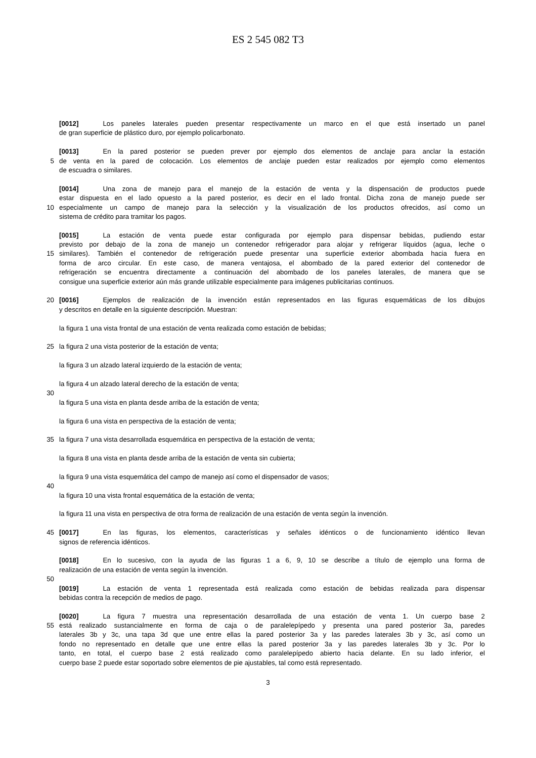ES 2 545 082 T3
[0012] Los paneles laterales pueden presentar respectivamente un marco en el que está insertado un panel
de gran superficie de plástico duro, por ejemplo policarbonato.
[0013] En la pared posterior se pueden prever por ejemplo dos elementos de anclaje para anclar la estación
5 de venta en la pared de colocación. Los elementos de anclaje pueden estar realizados por ejemplo como elementos
de escuadra o similares.
[0014] Una zona de manejo para el manejo de la estación de venta y la dispensación de productos puede
estar dispuesta en el lado opuesto a la pared posterior, es decir en el lado frontal. Dicha zona de manejo puede ser
10 especialmente un campo de manejo para la selección y la visualización de los productos ofrecidos, así como un
sistema de crédito para tramitar los pagos.
[0015] La estación de venta puede estar configurada por ejemplo para dispensar bebidas, pudiendo estar
previsto por debajo de la zona de manejo un contenedor refrigerador para alojar y refrigerar líquidos (agua, leche o
15 similares). También el contenedor de refrigeración puede presentar una superficie exterior abombada hacia fuera en
forma de arco circular. En este caso, de manera ventajosa, el abombado de la pared exterior del contenedor de
refrigeración se encuentra directamente a continuación del abombado de los paneles laterales, de manera que se
consigue una superficie exterior aún más grande utilizable especialmente para imágenes publicitarias continuos.
20 [0016] Ejemplos de realización de la invención están representados en las figuras esquemáticas de los dibujos
y descritos en detalle en la siguiente descripción. Muestran:
la figura 1 una vista frontal de una estación de venta realizada como estación de bebidas;
25 la figura 2 una vista posterior de la estación de venta;
la figura 3 un alzado lateral izquierdo de la estación de venta;
la figura 4 un alzado lateral derecho de la estación de venta;
30
la figura 5 una vista en planta desde arriba de la estación de venta;
la figura 6 una vista en perspectiva de la estación de venta;
35 la figura 7 una vista desarrollada esquemática en perspectiva de la estación de venta;
la figura 8 una vista en planta desde arriba de la estación de venta sin cubierta;
la figura 9 una vista esquemática del campo de manejo así como el dispensador de vasos;
40
la figura 10 una vista frontal esquemática de la estación de venta;
la figura 11 una vista en perspectiva de otra forma de realización de una estación de venta según la invención.
45 [0017] En las figuras, los elementos, características y señales idénticos o de funcionamiento idéntico llevan
signos de referencia idénticos.
[0018] En lo sucesivo, con la ayuda de las figuras 1 a 6, 9, 10 se describe a título de ejemplo una forma de
realización de una estación de venta según la invención.
50
[0019] La estación de venta 1 representada está realizada como estación de bebidas realizada para dispensar
bebidas contra la recepción de medios de pago.
[0020] La figura 7 muestra una representación desarrollada de una estación de venta 1. Un cuerpo base 2
55 está realizado sustancialmente en forma de caja o de paralelepípedo y presenta una pared posterior 3a, paredes
laterales 3b y 3c, una tapa 3d que une entre ellas la pared posterior 3a y las paredes laterales 3b y 3c, así como un
fondo no representado en detalle que une entre ellas la pared posterior 3a y las paredes laterales 3b y 3c. Por lo
tanto, en total, el cuerpo base 2 está realizado como paralelepípedo abierto hacia delante. En su lado inferior, el
cuerpo base 2 puede estar soportado sobre elementos de pie ajustables, tal como está representado.
3